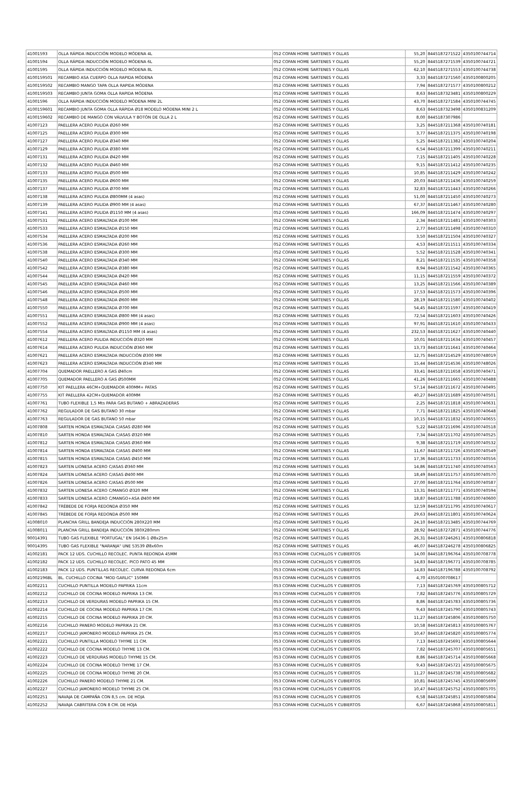| 41001593 | OLLA RÁPIDA INDUCCIÓN MODELO MÓDENA 4L | 052 COFAN HOME SARTENES Y OLLAS | 55,20 | 8445187271522 | 4350100744714 |
| 41001594 | OLLA RÁPIDA INDUCCIÓN MODELO MÓDENA 6L | 052 COFAN HOME SARTENES Y OLLAS | 55,20 | 8445187271539 | 4350100744721 |
| 41001595 | OLLA RÁPIDA INDUCCIÓN MODELO MÓDENA 8L | 052 COFAN HOME SARTENES Y OLLAS | 62,10 | 8445187271553 | 4350100744738 |
| 4100159501 | RECAMBIO ASA CUERPO OLLA RAPIDA MÓDENA | 052 COFAN HOME SARTENES Y OLLAS | 3,33 | 8445187271560 | 4350100800205 |
| 4100159502 | RECAMBIO MANGO TAPA OLLA RAPIDA MÓDENA | 052 COFAN HOME SARTENES Y OLLAS | 7,94 | 8445187271577 | 4350100800212 |
| 4100159503 | RECAMBIO JUNTA GOMA OLLA RAPIDA MÓDENA | 052 COFAN HOME SARTENES Y OLLAS | 8,63 | 8445187323481 | 4350100800229 |
| 41001596 | OLLA RÁPIDA INDUCCIÓN MODELO MÓDENA MINI 2L | 052 COFAN HOME SARTENES Y OLLAS | 43,70 | 8445187271584 | 4350100744745 |
| 4100159601 | RECAMBIO JUNTA GOMA OLLA RÁPIDA Ø18 MODELO MÓDENA MINI 2 L | 052 COFAN HOME SARTENES Y OLLAS | 8,63 | 8445187323498 | 4350100831209 |
| 4100159602 | RECAMBIO DE MANGO CON VÁLVULA Y BOTÓN DE OLLA 2 L | 052 COFAN HOME SARTENES Y OLLAS | 8,00 | 8445187307986 | |
| 41007123 | PAELLERA ACERO PULIDA Ø260 MM | 052 COFAN HOME SARTENES Y OLLAS | 3,25 | 8445187211368 | 4350100740181 |
| 41007125 | PAELLERA ACERO PULIDA Ø300 MM | 052 COFAN HOME SARTENES Y OLLAS | 3,77 | 8445187211375 | 4350100740198 |
| 41007127 | PAELLERA ACERO PULIDA Ø340 MM | 052 COFAN HOME SARTENES Y OLLAS | 5,25 | 8445187211382 | 4350100740204 |
| 41007129 | PAELLERA ACERO PULIDA Ø380 MM | 052 COFAN HOME SARTENES Y OLLAS | 6,54 | 8445187211399 | 4350100740211 |
| 41007131 | PAELLERA ACERO PULIDA Ø420 MM | 052 COFAN HOME SARTENES Y OLLAS | 7,15 | 8445187211405 | 4350100740228 |
| 41007132 | PAELLERA ACERO PULIDA Ø460 MM | 052 COFAN HOME SARTENES Y OLLAS | 9,15 | 8445187211412 | 4350100740235 |
| 41007133 | PAELLERA ACERO PULIDA Ø500 MM | 052 COFAN HOME SARTENES Y OLLAS | 10,85 | 8445187211429 | 4350100740242 |
| 41007135 | PAELLERA ACERO PULIDA Ø600 MM | 052 COFAN HOME SARTENES Y OLLAS | 20,03 | 8445187211436 | 4350100740259 |
| 41007137 | PAELLERA ACERO PULIDA Ø700 MM | 052 COFAN HOME SARTENES Y OLLAS | 32,83 | 8445187211443 | 4350100740266 |
| 41007138 | PAELLERA ACERO PULIDA Ø800MM (4 asas) | 052 COFAN HOME SARTENES Y OLLAS | 51,00 | 8445187211450 | 4350100740273 |
| 41007139 | PAELLERA ACERO PULIDA Ø900 MM (4 asas) | 052 COFAN HOME SARTENES Y OLLAS | 67,37 | 8445187211467 | 4350100740280 |
| 41007141 | PAELLERA ACERO PULIDA Ø1150 MM (4 asas) | 052 COFAN HOME SARTENES Y OLLAS | 166,09 | 8445187211474 | 4350100740297 |
| 41007531 | PAELLERA ACERO ESMALTADA Ø100 MM | 052 COFAN HOME SARTENES Y OLLAS | 2,34 | 8445187211481 | 4350100740303 |
| 41007533 | PAELLERA ACERO ESMALTADA Ø150 MM | 052 COFAN HOME SARTENES Y OLLAS | 2,77 | 8445187211498 | 4350100740310 |
| 41007534 | PAELLERA ACERO ESMALTADA Ø200 MM | 052 COFAN HOME SARTENES Y OLLAS | 3,50 | 8445187211504 | 4350100740327 |
| 41007536 | PAELLERA ACERO ESMALTADA Ø260 MM | 052 COFAN HOME SARTENES Y OLLAS | 4,53 | 8445187211511 | 4350100740334 |
| 41007538 | PAELLERA ACERO ESMALTADA Ø300 MM | 052 COFAN HOME SARTENES Y OLLAS | 5,52 | 8445187211528 | 4350100740341 |
| 41007540 | PAELLERA ACERO ESMALTADA Ø340 MM | 052 COFAN HOME SARTENES Y OLLAS | 8,21 | 8445187211535 | 4350100740358 |
| 41007542 | PAELLERA ACERO ESMALTADA Ø380 MM | 052 COFAN HOME SARTENES Y OLLAS | 8,94 | 8445187211542 | 4350100740365 |
| 41007544 | PAELLERA ACERO ESMALTADA Ø420 MM | 052 COFAN HOME SARTENES Y OLLAS | 11,15 | 8445187211559 | 4350100740372 |
| 41007545 | PAELLERA ACERO ESMALTADA Ø460 MM | 052 COFAN HOME SARTENES Y OLLAS | 13,25 | 8445187211566 | 4350100740389 |
| 41007546 | PAELLERA ACERO ESMALTADA Ø500 MM | 052 COFAN HOME SARTENES Y OLLAS | 17,53 | 8445187211573 | 4350100740396 |
| 41007548 | PAELLERA ACERO ESMALTADA Ø600 MM | 052 COFAN HOME SARTENES Y OLLAS | 28,19 | 8445187211580 | 4350100740402 |
| 41007550 | PAELLERA ACERO ESMALTADA Ø700 MM | 052 COFAN HOME SARTENES Y OLLAS | 54,45 | 8445187211597 | 4350100740419 |
| 41007551 | PAELLERA ACERO ESMALTADA Ø800 MM (4 asas) | 052 COFAN HOME SARTENES Y OLLAS | 72,54 | 8445187211603 | 4350100740426 |
| 41007552 | PAELLERA ACERO ESMALTADA Ø900 MM (4 asas) | 052 COFAN HOME SARTENES Y OLLAS | 97,91 | 8445187211610 | 4350100740433 |
| 41007554 | PAELLERA ACERO ESMALTADA Ø1150 MM (4 asas) | 052 COFAN HOME SARTENES Y OLLAS | 232,53 | 8445187211627 | 4350100740440 |
| 41007612 | PAELLERA ACERO PULIDA INDUCCIÓN Ø320 MM | 052 COFAN HOME SARTENES Y OLLAS | 10,01 | 8445187211634 | 4350100740457 |
| 41007614 | PAELLERA ACERO PULIDA INDUCCIÓN Ø360 MM | 052 COFAN HOME SARTENES Y OLLAS | 13,73 | 8445187211641 | 4350100740464 |
| 41007621 | PAELLERA ACERO ESMALTADA INDUCCIÓN Ø300 MM | 052 COFAN HOME SARTENES Y OLLAS | 12,75 | 8445187214529 | 4350100748019 |
| 41007623 | PAELLERA ACERO ESMALTADA INDUCCIÓN Ø340 MM | 052 COFAN HOME SARTENES Y OLLAS | 15,44 | 8445187214536 | 4350100748026 |
| 41007704 | QUEMADOR PAELLERO A GAS Ø40cm | 052 COFAN HOME SARTENES Y OLLAS | 33,41 | 8445187211658 | 4350100740471 |
| 41007705 | QUEMADOR PAELLERO A GAS Ø500MM | 052 COFAN HOME SARTENES Y OLLAS | 41,26 | 8445187211665 | 4350100740488 |
| 41007750 | KIT PAELLERA 46CM+QUEMADOR 400MM+ PATAS | 052 COFAN HOME SARTENES Y OLLAS | 57,14 | 8445187211672 | 4350100740495 |
| 41007755 | KIT PAELLERA 42CM+QUEMADOR 400MM | 052 COFAN HOME SARTENES Y OLLAS | 40,27 | 8445187211689 | 4350100740501 |
| 41007761 | TUBO FLEXIBLE 1,5 Mts PARA GAS BUTANO + ABRAZADERAS | 052 COFAN HOME SARTENES Y OLLAS | 2,25 | 8445187211818 | 4350100740631 |
| 41007762 | REGULADOR DE GAS BUTANO 30 mbar | 052 COFAN HOME SARTENES Y OLLAS | 7,71 | 8445187211825 | 4350100740648 |
| 41007763 | REGULADOR DE GAS BUTANO 50 mbar | 052 COFAN HOME SARTENES Y OLLAS | 10,15 | 8445187211832 | 4350100740655 |
| 41007808 | SARTEN HONDA ESMALTADA C/ASAS Ø280 MM | 052 COFAN HOME SARTENES Y OLLAS | 5,22 | 8445187211696 | 4350100740518 |
| 41007810 | SARTEN HONDA ESMALTADA C/ASAS Ø320 MM | 052 COFAN HOME SARTENES Y OLLAS | 7,34 | 8445187211702 | 4350100740525 |
| 41007812 | SARTEN HONDA ESMALTADA C/ASAS Ø360 MM | 052 COFAN HOME SARTENES Y OLLAS | 9,38 | 8445187211719 | 4350100740532 |
| 41007814 | SARTEN HONDA ESMALTADA C/ASAS Ø400 MM | 052 COFAN HOME SARTENES Y OLLAS | 11,67 | 8445187211726 | 4350100740549 |
| 41007815 | SARTEN HONDA ESMALTADA C/ASAS Ø450 MM | 052 COFAN HOME SARTENES Y OLLAS | 17,36 | 8445187211733 | 4350100740556 |
| 41007823 | SARTEN LIONESA ACERO C/ASAS Ø360 MM | 052 COFAN HOME SARTENES Y OLLAS | 14,86 | 8445187211740 | 4350100740563 |
| 41007824 | SARTEN LIONESA ACERO C/ASAS Ø400 MM | 052 COFAN HOME SARTENES Y OLLAS | 18,49 | 8445187211757 | 4350100740570 |
| 41007826 | SARTEN LIONESA ACERO C/ASAS Ø500 MM | 052 COFAN HOME SARTENES Y OLLAS | 27,00 | 8445187211764 | 4350100740587 |
| 41007832 | SARTEN LIONESA ACERO C/MANGO Ø320 MM | 052 COFAN HOME SARTENES Y OLLAS | 13,31 | 8445187211771 | 4350100740594 |
| 41007833 | SARTEN LIONESA ACERO C/MANGO+ASA Ø400 MM | 052 COFAN HOME SARTENES Y OLLAS | 18,87 | 8445187211788 | 4350100740600 |
| 41007842 | TRÉBEDE DE FORJA REDONDA Ø350 MM | 052 COFAN HOME SARTENES Y OLLAS | 12,59 | 8445187211795 | 4350100740617 |
| 41007845 | TRÉBEDE DE FORJA REDONDA Ø500 MM | 052 COFAN HOME SARTENES Y OLLAS | 29,63 | 8445187211801 | 4350100740624 |
| 41008010 | PLANCHA GRILL BANDEJA INDUCCIÓN 280X220 MM | 052 COFAN HOME SARTENES Y OLLAS | 24,10 | 8445187213485 | 4350100744769 |
| 41008011 | PLANCHA GRILL BANDEJA INDUCCIÓN 380X280mm | 052 COFAN HOME SARTENES Y OLLAS | 28,92 | 8445187272871 | 4350100744776 |
| 90014391 | TUBO GAS FLEXIBLE "PORTUGAL" EN 16436-1 Ø8x25m | 052 COFAN HOME SARTENES Y OLLAS | 26,31 | 8445187246261 | 4350100806818 |
| 90014395 | TUBO GAS FLEXIBLE "NARANJA" UNE 53539 Ø8x60m | 052 COFAN HOME SARTENES Y OLLAS | 46,07 | 8445187246278 | 4350100806825 |
| 41002181 | PACK 12 UDS. CUCHILLO RECOLEC. PUNTA REDONDA 45MM | 053 COFAN HOME CUCHILLOS Y CUBIERTOS | 14,00 | 8445187196764 | 4350100708778 |
| 41002182 | PACK 12 UDS. CUCHILLO RECOLEC. PICO PATO 45 MM | 053 COFAN HOME CUCHILLOS Y CUBIERTOS | 14,83 | 8445187196771 | 4350100708785 |
| 41002183 | PACK 12 UDS. PUNTILLAS RECOLEC. CURVA REDONDA 6cm | 053 COFAN HOME CUCHILLOS Y CUBIERTOS | 14,83 | 8445187196788 | 4350100708792 |
| 41002196BL | BL. CUCHILLO COCINA "MOD GARLIC" 150MM | 053 COFAN HOME CUCHILLOS Y CUBIERTOS | 4,70 | 4350100708617 | |
| 41002211 | CUCHILLO PUNTILLA MODELO PAPRIKA 11cm | 053 COFAN HOME CUCHILLOS Y CUBIERTOS | 7,13 | 8445187245769 | 4350100805712 |
| 41002212 | CUCHILLO DE COCINA MODELO PAPRIKA 13 CM. | 053 COFAN HOME CUCHILLOS Y CUBIERTOS | 7,82 | 8445187245776 | 4350100805729 |
| 41002213 | CUCHILLO DE VERDURAS MODELO PAPRIKA 15 CM. | 053 COFAN HOME CUCHILLOS Y CUBIERTOS | 8,86 | 8445187245783 | 4350100805736 |
| 41002214 | CUCHILLO DE COCINA MODELO PAPRIKA 17 CM. | 053 COFAN HOME CUCHILLOS Y CUBIERTOS | 9,43 | 8445187245790 | 4350100805743 |
| 41002215 | CUCHILLO DE COCINA MODELO PAPRIKA 20 CM. | 053 COFAN HOME CUCHILLOS Y CUBIERTOS | 11,27 | 8445187245806 | 4350100805750 |
| 41002216 | CUCHILLO PANERO MODELO PAPRIKA 21 CM. | 053 COFAN HOME CUCHILLOS Y CUBIERTOS | 10,58 | 8445187245813 | 4350100805767 |
| 41002217 | CUCHILLO JAMONERO MODELO PAPRIKA 25 CM. | 053 COFAN HOME CUCHILLOS Y CUBIERTOS | 10,47 | 8445187245820 | 4350100805774 |
| 41002221 | CUCHILLO PUNTILLA MODELO THYME 11 CM. | 053 COFAN HOME CUCHILLOS Y CUBIERTOS | 7,13 | 8445187245691 | 4350100805644 |
| 41002222 | CUCHILLO DE COCINA MODELO THYME 13 CM. | 053 COFAN HOME CUCHILLOS Y CUBIERTOS | 7,82 | 8445187245707 | 4350100805651 |
| 41002223 | CUCHILLO DE VERDURAS MODELO THYME 15 CM. | 053 COFAN HOME CUCHILLOS Y CUBIERTOS | 8,86 | 8445187245714 | 4350100805668 |
| 41002224 | CUCHILLO DE COCINA MODELO THYME 17 CM. | 053 COFAN HOME CUCHILLOS Y CUBIERTOS | 9,43 | 8445187245721 | 4350100805675 |
| 41002225 | CUCHILLO DE COCINA MODELO THYME 20 CM. | 053 COFAN HOME CUCHILLOS Y CUBIERTOS | 11,27 | 8445187245738 | 4350100805682 |
| 41002226 | CUCHILLO PANERO MODELO THYME 21 CM. | 053 COFAN HOME CUCHILLOS Y CUBIERTOS | 10,81 | 8445187245745 | 4350100805699 |
| 41002227 | CUCHILLO JAMONERO MODELO THYME 25 CM. | 053 COFAN HOME CUCHILLOS Y CUBIERTOS | 10,47 | 8445187245752 | 4350100805705 |
| 41002251 | NAVAJA DE CAMPAÑA CON 8,5 cm. DE HOJA | 053 COFAN HOME CUCHILLOS Y CUBIERTOS | 6,58 | 8445187245851 | 4350100805804 |
| 41002252 | NAVAJA CABRITERA CON 8 CM. DE HOJA | 053 COFAN HOME CUCHILLOS Y CUBIERTOS | 6,67 | 8445187245868 | 4350100805811 |